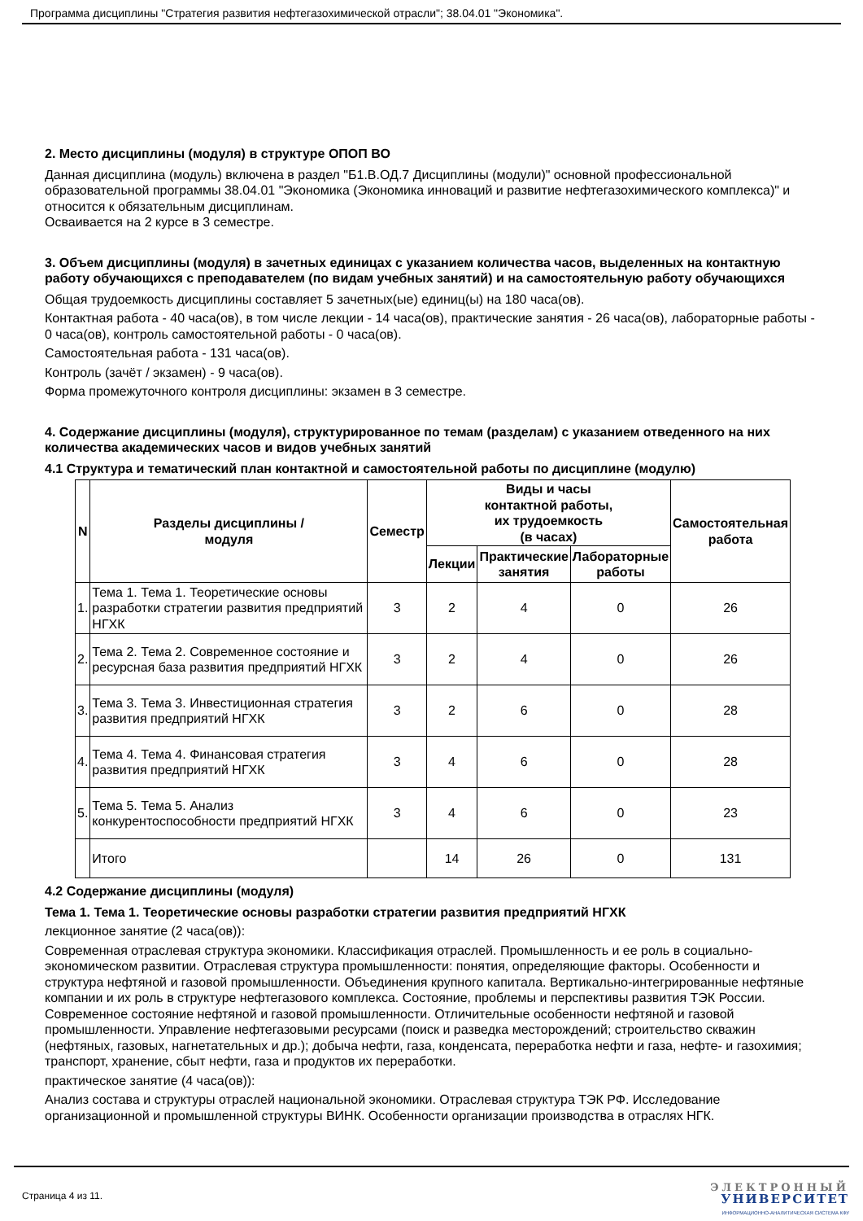Программа дисциплины "Стратегия развития нефтегазохимической отрасли"; 38.04.01 "Экономика".
2. Место дисциплины (модуля) в структуре ОПОП ВО
Данная дисциплина (модуль) включена в раздел "Б1.В.ОД.7 Дисциплины (модули)" основной профессиональной образовательной программы 38.04.01 "Экономика (Экономика инноваций и развитие нефтегазохимического комплекса)" и относится к обязательным дисциплинам.
Осваивается на 2 курсе в 3 семестре.
3. Объем дисциплины (модуля) в зачетных единицах с указанием количества часов, выделенных на контактную работу обучающихся с преподавателем (по видам учебных занятий) и на самостоятельную работу обучающихся
Общая трудоемкость дисциплины составляет 5 зачетных(ые) единиц(ы) на 180 часа(ов).
Контактная работа - 40 часа(ов), в том числе лекции - 14 часа(ов), практические занятия - 26 часа(ов), лабораторные работы - 0 часа(ов), контроль самостоятельной работы - 0 часа(ов).
Самостоятельная работа - 131 часа(ов).
Контроль (зачёт / экзамен) - 9 часа(ов).
Форма промежуточного контроля дисциплины: экзамен в 3 семестре.
4. Содержание дисциплины (модуля), структурированное по темам (разделам) с указанием отведенного на них количества академических часов и видов учебных занятий
4.1 Структура и тематический план контактной и самостоятельной работы по дисциплине (модулю)
| N | Разделы дисциплины / модуля | Семестр | Виды и часы контактной работы, их трудоемкость (в часах) | | | Самостоятельная работа |
| --- | --- | --- | --- | --- | --- | --- |
| | | | Лекции | Практические занятия | Лабораторные работы | |
| 1. | Тема 1. Тема 1. Теоретические основы разработки стратегии развития предприятий НГХК | 3 | 2 | 4 | 0 | 26 |
| 2. | Тема 2. Тема 2. Современное состояние и ресурсная база развития предприятий НГХК | 3 | 2 | 4 | 0 | 26 |
| 3. | Тема 3. Тема 3. Инвестиционная стратегия развития предприятий НГХК | 3 | 2 | 6 | 0 | 28 |
| 4. | Тема 4. Тема 4. Финансовая стратегия развития предприятий НГХК | 3 | 4 | 6 | 0 | 28 |
| 5. | Тема 5. Тема 5. Анализ конкурентоспособности предприятий НГХК | 3 | 4 | 6 | 0 | 23 |
| | Итого | | 14 | 26 | 0 | 131 |
4.2 Содержание дисциплины (модуля)
Тема 1. Тема 1. Теоретические основы разработки стратегии развития предприятий НГХК
лекционное занятие (2 часа(ов)):
Современная отраслевая структура экономики. Классификация отраслей. Промышленность и ее роль в социально- экономическом развитии. Отраслевая структура промышленности: понятия, определяющие факторы. Особенности и структура нефтяной и газовой промышленности. Объединения крупного капитала. Вертикально-интегрированные нефтяные компании и их роль в структуре нефтегазового комплекса. Состояние, проблемы и перспективы развития ТЭК России. Современное состояние нефтяной и газовой промышленности. Отличительные особенности нефтяной и газовой промышленности. Управление нефтегазовыми ресурсами (поиск и разведка месторождений; строительство скважин (нефтяных, газовых, нагнетательных и др.); добыча нефти, газа, конденсата, переработка нефти и газа, нефте- и газохимия; транспорт, хранение, сбыт нефти, газа и продуктов их переработки.
практическое занятие (4 часа(ов)):
Анализ состава и структуры отраслей национальной экономики. Отраслевая структура ТЭК РФ. Исследование организационной и промышленной структуры ВИНК. Особенности организации производства в отраслях НГК.
Страница 4 из 11.
ЭЛЕКТРОННЫЙ
УНИВЕРСИТЕТ
ИНФОРМАЦИОННО-АНАЛИТИЧЕСКАЯ СИСТЕМА КФУ